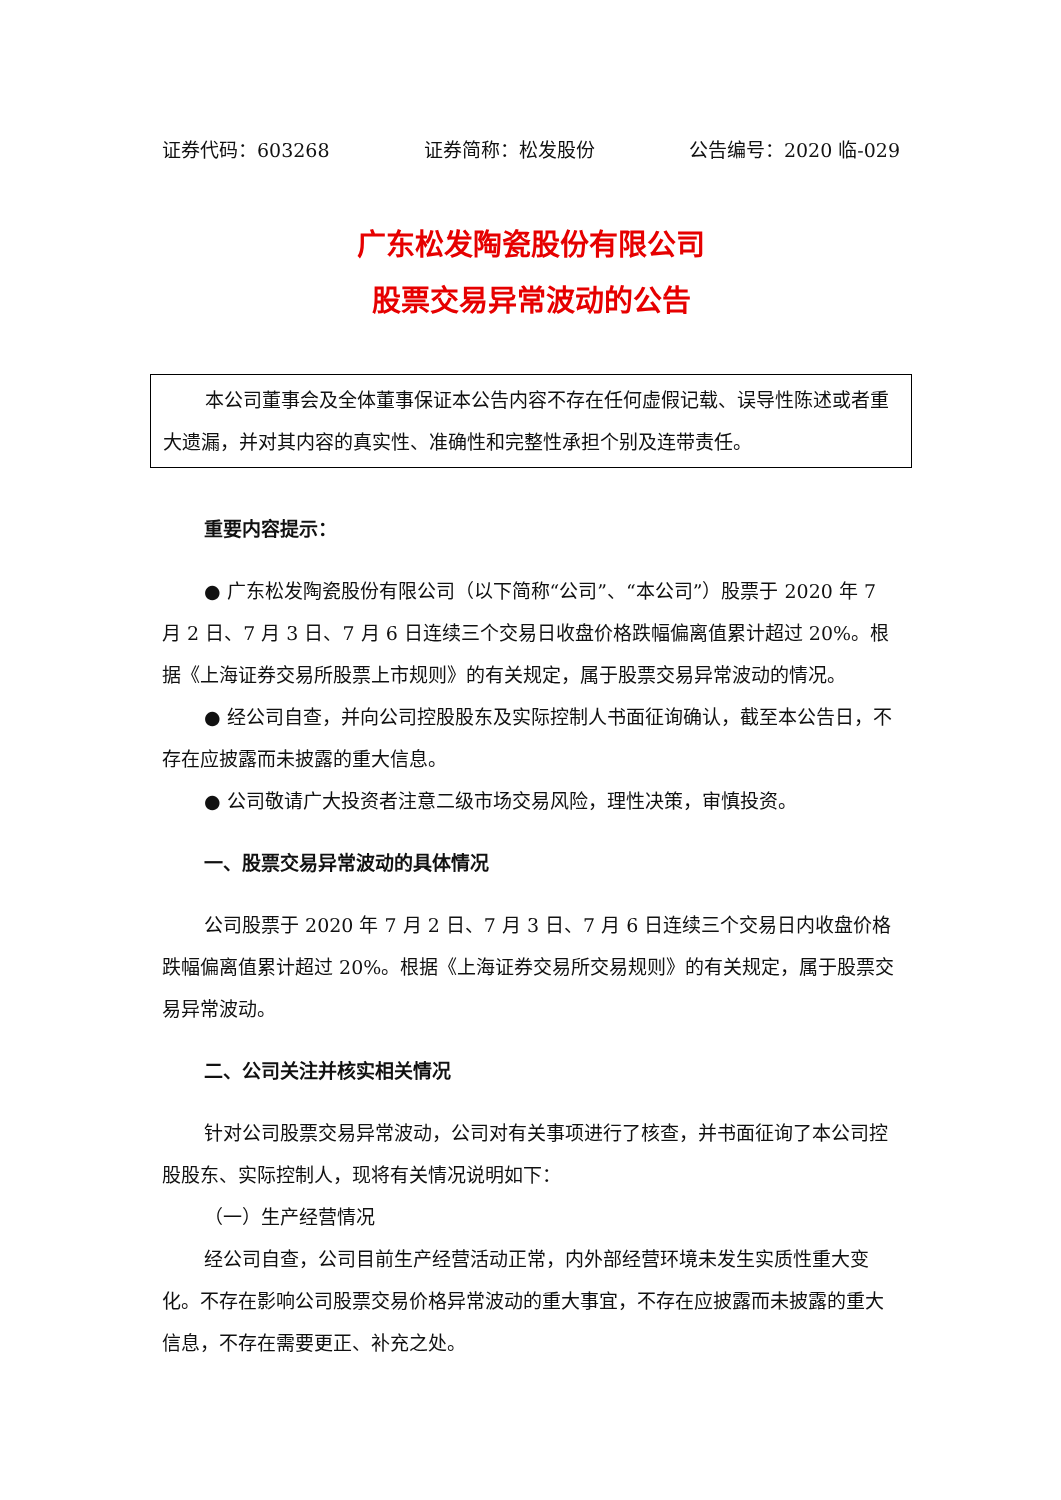证券代码：603268 证券简称：松发股份 公告编号：2020 临-029
广东松发陶瓷股份有限公司
股票交易异常波动的公告
本公司董事会及全体董事保证本公告内容不存在任何虚假记载、误导性陈述或者重大遗漏，并对其内容的真实性、准确性和完整性承担个别及连带责任。
重要内容提示：
● 广东松发陶瓷股份有限公司（以下简称“公司”、“本公司”）股票于 2020 年 7 月 2 日、7 月 3 日、7 月 6 日连续三个交易日收盘价格跌幅偏离值累计超过 20%。根据《上海证券交易所股票上市规则》的有关规定，属于股票交易异常波动的情况。
● 经公司自查，并向公司控股股东及实际控制人书面征询确认，截至本公告日，不存在应披露而未披露的重大信息。
● 公司敬请广大投资者注意二级市场交易风险，理性决策，审慎投资。
一、股票交易异常波动的具体情况
公司股票于 2020 年 7 月 2 日、7 月 3 日、7 月 6 日连续三个交易日内收盘价格跌幅偏离值累计超过 20%。根据《上海证券交易所交易规则》的有关规定，属于股票交易异常波动。
二、公司关注并核实相关情况
针对公司股票交易异常波动，公司对有关事项进行了核查，并书面征询了本公司控股股东、实际控制人，现将有关情况说明如下：
（一）生产经营情况
经公司自查，公司目前生产经营活动正常，内外部经营环境未发生实质性重大变化。不存在影响公司股票交易价格异常波动的重大事宜，不存在应披露而未披露的重大信息，不存在需要更正、补充之处。